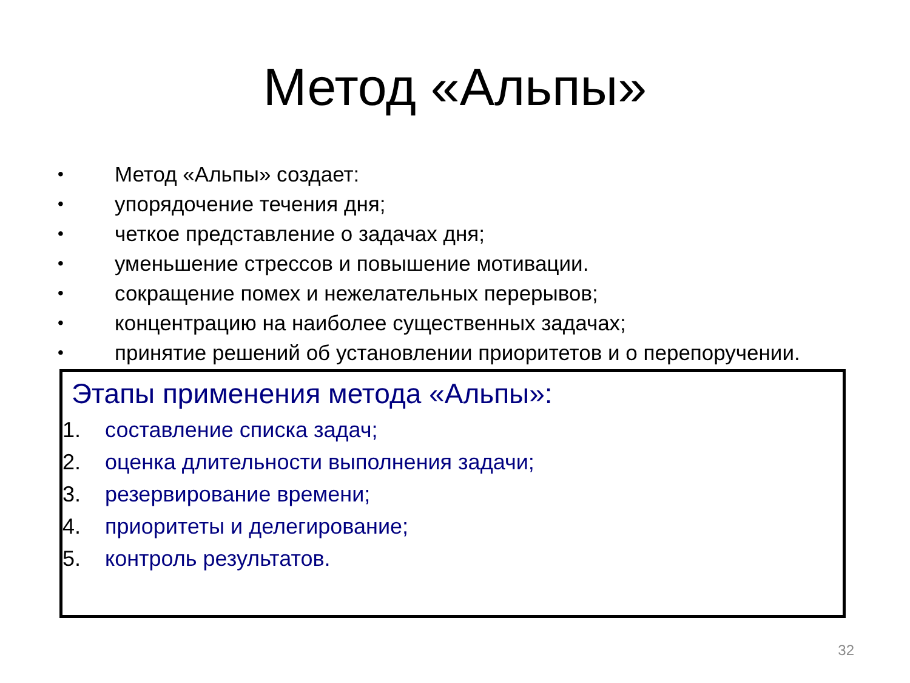Метод «Альпы»
• Метод «Альпы» создает:
• упорядочение течения дня;
• четкое представление о задачах дня;
• уменьшение стрессов и повышение мотивации.
• сокращение помех и нежелательных перерывов;
• концентрацию на наиболее существенных задачах;
• принятие решений об установлении приоритетов и о перепоручении.
Этапы применения метода «Альпы»:
1. составление списка задач;
2. оценка длительности выполнения задачи;
3. резервирование времени;
4. приоритеты и делегирование;
5. контроль результатов.
32